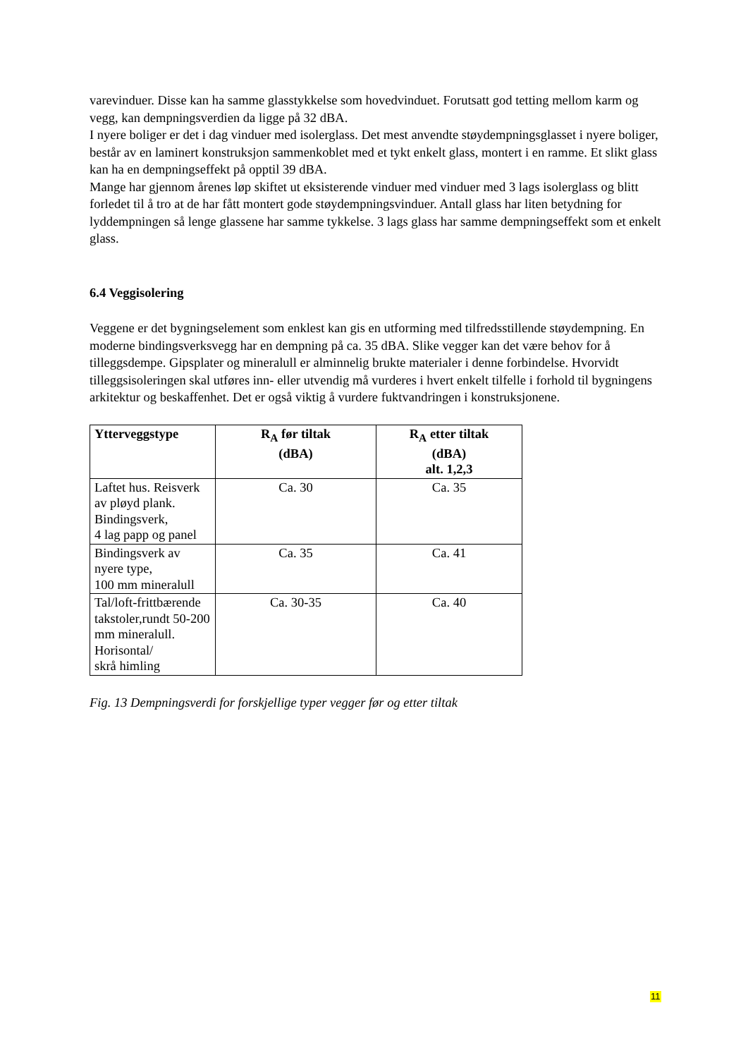varevinduer. Disse kan ha samme glasstykkelse som hovedvinduet. Forutsatt god tetting mellom karm og vegg, kan dempningsverdien da ligge på 32 dBA.
I nyere boliger er det i dag vinduer med isolerglass. Det mest anvendte støydempningsglasset i nyere boliger, består av en laminert konstruksjon sammenkoblet med et tykt enkelt glass, montert i en ramme. Et slikt glass kan ha en dempningseffekt på opptil 39 dBA.
Mange har gjennom årenes løp skiftet ut eksisterende vinduer med vinduer med 3 lags isolerglass og blitt forledet til å tro at de har fått montert gode støydempningsvinduer. Antall glass har liten betydning for lyddempningen så lenge glassene har samme tykkelse. 3 lags glass har samme dempningseffekt som et enkelt glass.
6.4 Veggisolering
Veggene er det bygningselement som enklest kan gis en utforming med tilfredsstillende støydempning. En moderne bindingsverksvegg har en dempning på ca. 35 dBA. Slike vegger kan det være behov for å tilleggsdempe. Gipsplater og mineralull er alminnelig brukte materialer i denne forbindelse. Hvorvidt tilleggsisoleringen skal utføres inn- eller utvendig må vurderes i hvert enkelt tilfelle i forhold til bygningens arkitektur og beskaffenhet. Det er også viktig å vurdere fuktvandringen i konstruksjonene.
| Ytterveggstype | R<sub>A</sub> før tiltak (dBA) | R<sub>A</sub> etter tiltak (dBA) alt. 1,2,3 |
| --- | --- | --- |
| Laftet hus. Reisverk av pløyd plank. Bindingsverk, 4 lag papp og panel | Ca. 30 | Ca. 35 |
| Bindingsverk av nyere type, 100 mm mineralull | Ca. 35 | Ca. 41 |
| Tal/loft-frittbærende takstoler,rundt 50-200 mm mineralull. Horisontal/ skrå himling | Ca. 30-35 | Ca. 40 |
Fig. 13 Dempningsverdi for forskjellige typer vegger før og etter tiltak
11